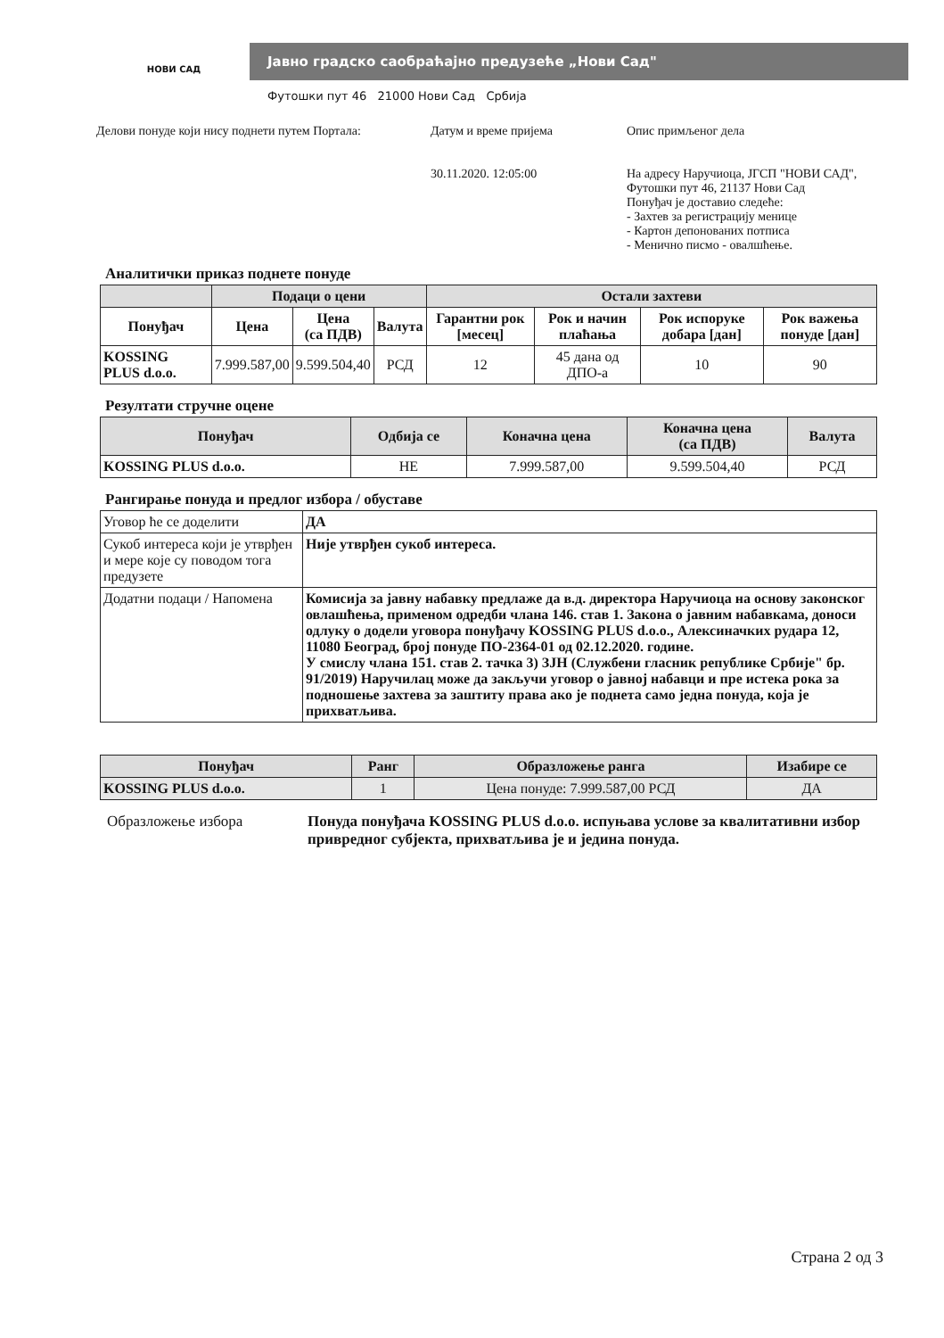НОВИ САД
Јавно градско саобраћајно предузеће „Нови Сад"
Футошки пут 46 21000 Нови Сад Србија
Делови понуде који нису поднети путем Портала:
Датум и време пријема
30.11.2020. 12:05:00
Опис примљеног дела
На адресу Наручиоца, ЈГСП "НОВИ САД",
Футошки пут 46, 21137 Нови Сад
Понуђач је доставио следеће:
- Захтев за регистрацију менице
- Картон депонованих потписа
- Менично писмо - овалшћење.
Аналитички приказ поднете понуде
| | Подаци о цени | | | Остали захтеви | | | |
| --- | --- | --- | --- | --- | --- | --- | --- |
| Понуђач | Цена | Цена (са ПДВ) | Валута | Гарантни рок [месец] | Рок и начин плаћања | Рок испоруке добара [дан] | Рок важења понуде [дан] |
| KOSSING PLUS d.o.o. | 7.999.587,00 | 9.599.504,40 | РСД | 12 | 45 дана од ДПО-а | 10 | 90 |
Резултати стручне оцене
| Понуђач | Одбија се | Коначна цена | Коначна цена (са ПДВ) | Валута |
| --- | --- | --- | --- | --- |
| KOSSING PLUS d.o.o. | НЕ | 7.999.587,00 | 9.599.504,40 | РСД |
Рангирање понуда и предлог избора / обуставе
| Уговор ће се доделити | ДА |
| Сукоб интереса који је утврђен и мере које су поводом тога предузете | Није утврђен сукоб интереса. |
| Додатни подаци / Напомена | Комисија за јавну набавку предлаже да в.д. директора Наручиоца на основу законског овлашћења, применом одредби члана 146. став 1. Закона о јавним набавкама, доноси одлуку о додели уговора понуђачу KOSSING PLUS d.o.o., Алексиначких рудара 12, 11080 Београд, број понуде ПО-2364-01 од 02.12.2020. године. У смислу члана 151. став 2. тачка 3) ЗЈН (Службени гласник републике Србије" бр. 91/2019) Наручилац може да закључи уговор о јавној набавци и пре истека рока за подношење захтева за заштиту права ако је поднета само једна понуда, која је прихватљива. |
| Понуђач | Ранг | Образложење ранга | Изабире се |
| --- | --- | --- | --- |
| KOSSING PLUS d.o.o. | 1 | Цена понуде: 7.999.587,00 РСД | ДА |
Образложење избора Понуда понуђача KOSSING PLUS d.o.o. испуњава услове за квалитативни избор привредног субјекта, прихватљива је и једина понуда.
Страна 2 од 3